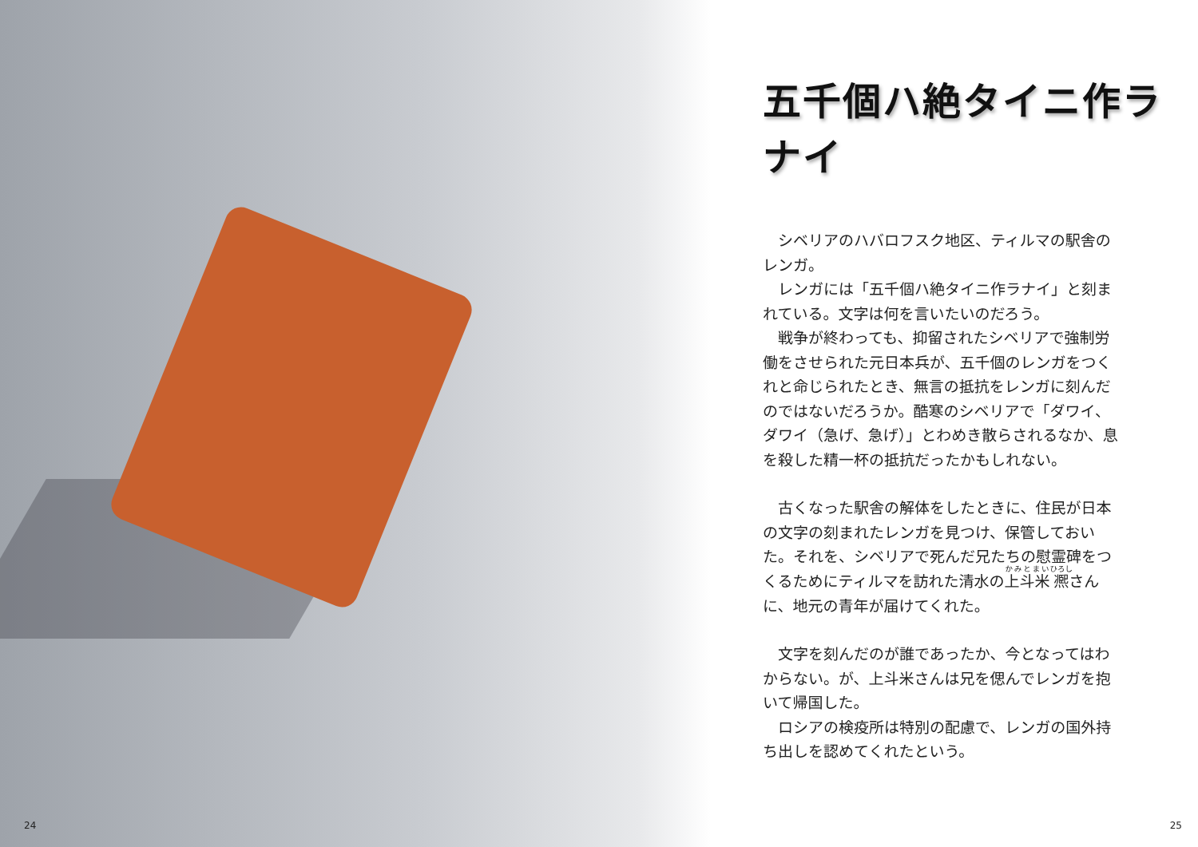24
五千個ハ絶タイニ作ラナイ
シベリアのハバロフスク地区、ティルマの駅舎のレンガ。
レンガには「五千個ハ絶タイニ作ラナイ」と刻まれている。文字は何を言いたいのだろう。
戦争が終わっても、抑留されたシベリアで強制労働をさせられた元日本兵が、五千個のレンガをつくれと命じられたとき、無言の抵抗をレンガに刻んだのではないだろうか。酷寒のシベリアで「ダワイ、ダワイ（急げ、急げ）」とわめき散らされるなか、息を殺した精一杯の抵抗だったかもしれない。
古くなった駅舎の解体をしたときに、住民が日本の文字の刻まれたレンガを見つけ、保管しておいた。それを、シベリアで死んだ兄たちの慰霊碑をつくるためにティルマを訪れた清水の上斗米凞さんに、地元の青年が届けてくれた。
文字を刻んだのが誰であったか、今となってはわからない。が、上斗米さんは兄を偲んでレンガを抱いて帰国した。
ロシアの検疫所は特別の配慮で、レンガの国外持ち出しを認めてくれたという。
25